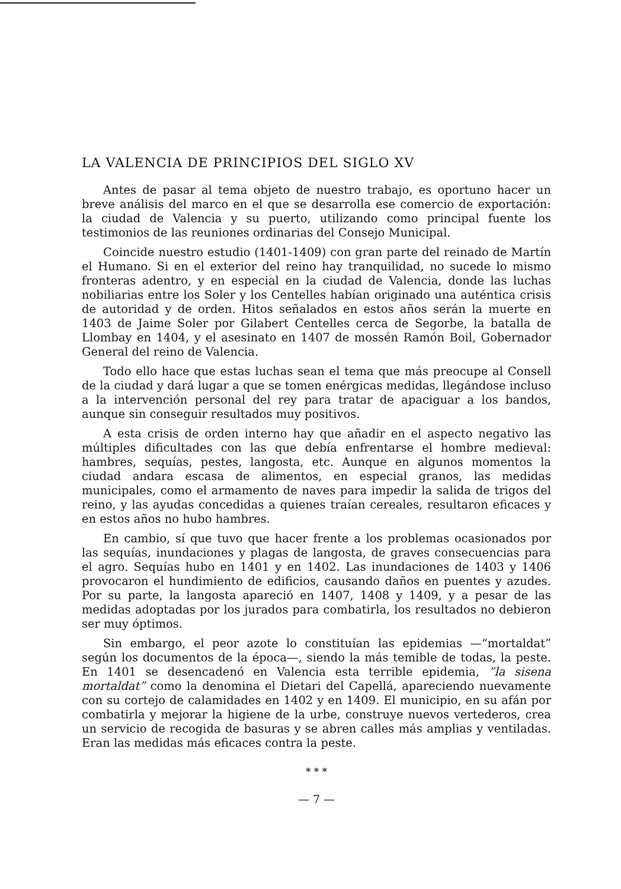LA VALENCIA DE PRINCIPIOS DEL SIGLO XV
Antes de pasar al tema objeto de nuestro trabajo, es oportuno hacer un breve análisis del marco en el que se desarrolla ese comercio de exportación: la ciudad de Valencia y su puerto, utilizando como principal fuente los testimonios de las reuniones ordinarias del Consejo Municipal.
Coincide nuestro estudio (1401-1409) con gran parte del reinado de Martín el Humano. Si en el exterior del reino hay tranquilidad, no sucede lo mismo fronteras adentro, y en especial en la ciudad de Valencia, donde las luchas nobiliarias entre los Soler y los Centelles habían originado una auténtica crisis de autoridad y de orden. Hitos señalados en estos años serán la muerte en 1403 de Jaime Soler por Gilabert Centelles cerca de Segorbe, la batalla de Llombay en 1404, y el asesinato en 1407 de mossén Ramón Boil, Gobernador General del reino de Valencia.
Todo ello hace que estas luchas sean el tema que más preocupe al Consell de la ciudad y dará lugar a que se tomen enérgicas medidas, llegándose incluso a la intervención personal del rey para tratar de apaciguar a los bandos, aunque sin conseguir resultados muy positivos.
A esta crisis de orden interno hay que añadir en el aspecto negativo las múltiples dificultades con las que debía enfrentarse el hombre medieval: hambres, sequías, pestes, langosta, etc. Aunque en algunos momentos la ciudad andara escasa de alimentos, en especial granos, las medidas municipales, como el armamento de naves para impedir la salida de trigos del reino, y las ayudas concedidas a quienes traían cereales, resultaron eficaces y en estos años no hubo hambres.
En cambio, sí que tuvo que hacer frente a los problemas ocasionados por las sequías, inundaciones y plagas de langosta, de graves consecuencias para el agro. Sequías hubo en 1401 y en 1402. Las inundaciones de 1403 y 1406 provocaron el hundimiento de edificios, causando daños en puentes y azudes. Por su parte, la langosta apareció en 1407, 1408 y 1409, y a pesar de las medidas adoptadas por los jurados para combatirla, los resultados no debieron ser muy óptimos.
Sin embargo, el peor azote lo constituían las epidemias —“mortaldat” según los documentos de la época—, siendo la más temible de todas, la peste. En 1401 se desencadenó en Valencia esta terrible epidemia, ”la sisena mortaldat” como la denomina el Dietari del Capellá, apareciendo nuevamente con su cortejo de calamidades en 1402 y en 1409. El municipio, en su afán por combatirla y mejorar la higiene de la urbe, construye nuevos vertederos, crea un servicio de recogida de basuras y se abren calles más amplias y ventiladas. Eran las medidas más eficaces contra la peste.
* * *
— 7 —